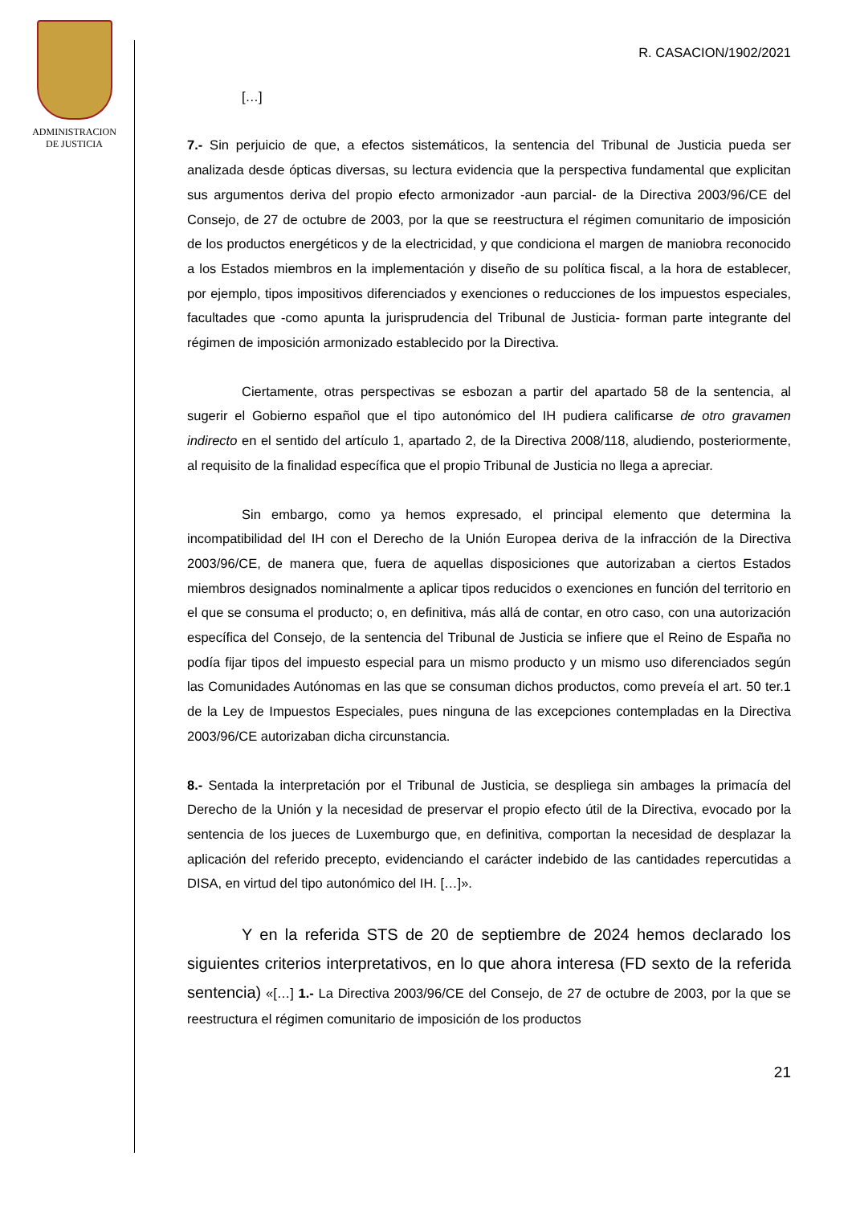ADMINISTRACION
DE JUSTICIA
R. CASACION/1902/2021
[…]
7.- Sin perjuicio de que, a efectos sistemáticos, la sentencia del Tribunal de Justicia pueda ser analizada desde ópticas diversas, su lectura evidencia que la perspectiva fundamental que explicitan sus argumentos deriva del propio efecto armonizador -aun parcial- de la Directiva 2003/96/CE del Consejo, de 27 de octubre de 2003, por la que se reestructura el régimen comunitario de imposición de los productos energéticos y de la electricidad, y que condiciona el margen de maniobra reconocido a los Estados miembros en la implementación y diseño de su política fiscal, a la hora de establecer, por ejemplo, tipos impositivos diferenciados y exenciones o reducciones de los impuestos especiales, facultades que -como apunta la jurisprudencia del Tribunal de Justicia- forman parte integrante del régimen de imposición armonizado establecido por la Directiva.
Ciertamente, otras perspectivas se esbozan a partir del apartado 58 de la sentencia, al sugerir el Gobierno español que el tipo autonómico del IH pudiera calificarse de otro gravamen indirecto en el sentido del artículo 1, apartado 2, de la Directiva 2008/118, aludiendo, posteriormente, al requisito de la finalidad específica que el propio Tribunal de Justicia no llega a apreciar.
Sin embargo, como ya hemos expresado, el principal elemento que determina la incompatibilidad del IH con el Derecho de la Unión Europea deriva de la infracción de la Directiva 2003/96/CE, de manera que, fuera de aquellas disposiciones que autorizaban a ciertos Estados miembros designados nominalmente a aplicar tipos reducidos o exenciones en función del territorio en el que se consuma el producto; o, en definitiva, más allá de contar, en otro caso, con una autorización específica del Consejo, de la sentencia del Tribunal de Justicia se infiere que el Reino de España no podía fijar tipos del impuesto especial para un mismo producto y un mismo uso diferenciados según las Comunidades Autónomas en las que se consuman dichos productos, como preveía el art. 50 ter.1 de la Ley de Impuestos Especiales, pues ninguna de las excepciones contempladas en la Directiva 2003/96/CE autorizaban dicha circunstancia.
8.- Sentada la interpretación por el Tribunal de Justicia, se despliega sin ambages la primacía del Derecho de la Unión y la necesidad de preservar el propio efecto útil de la Directiva, evocado por la sentencia de los jueces de Luxemburgo que, en definitiva, comportan la necesidad de desplazar la aplicación del referido precepto, evidenciando el carácter indebido de las cantidades repercutidas a DISA, en virtud del tipo autonómico del IH. […]».
Y en la referida STS de 20 de septiembre de 2024 hemos declarado los siguientes criterios interpretativos, en lo que ahora interesa (FD sexto de la referida sentencia) «[…] 1.- La Directiva 2003/96/CE del Consejo, de 27 de octubre de 2003, por la que se reestructura el régimen comunitario de imposición de los productos
21